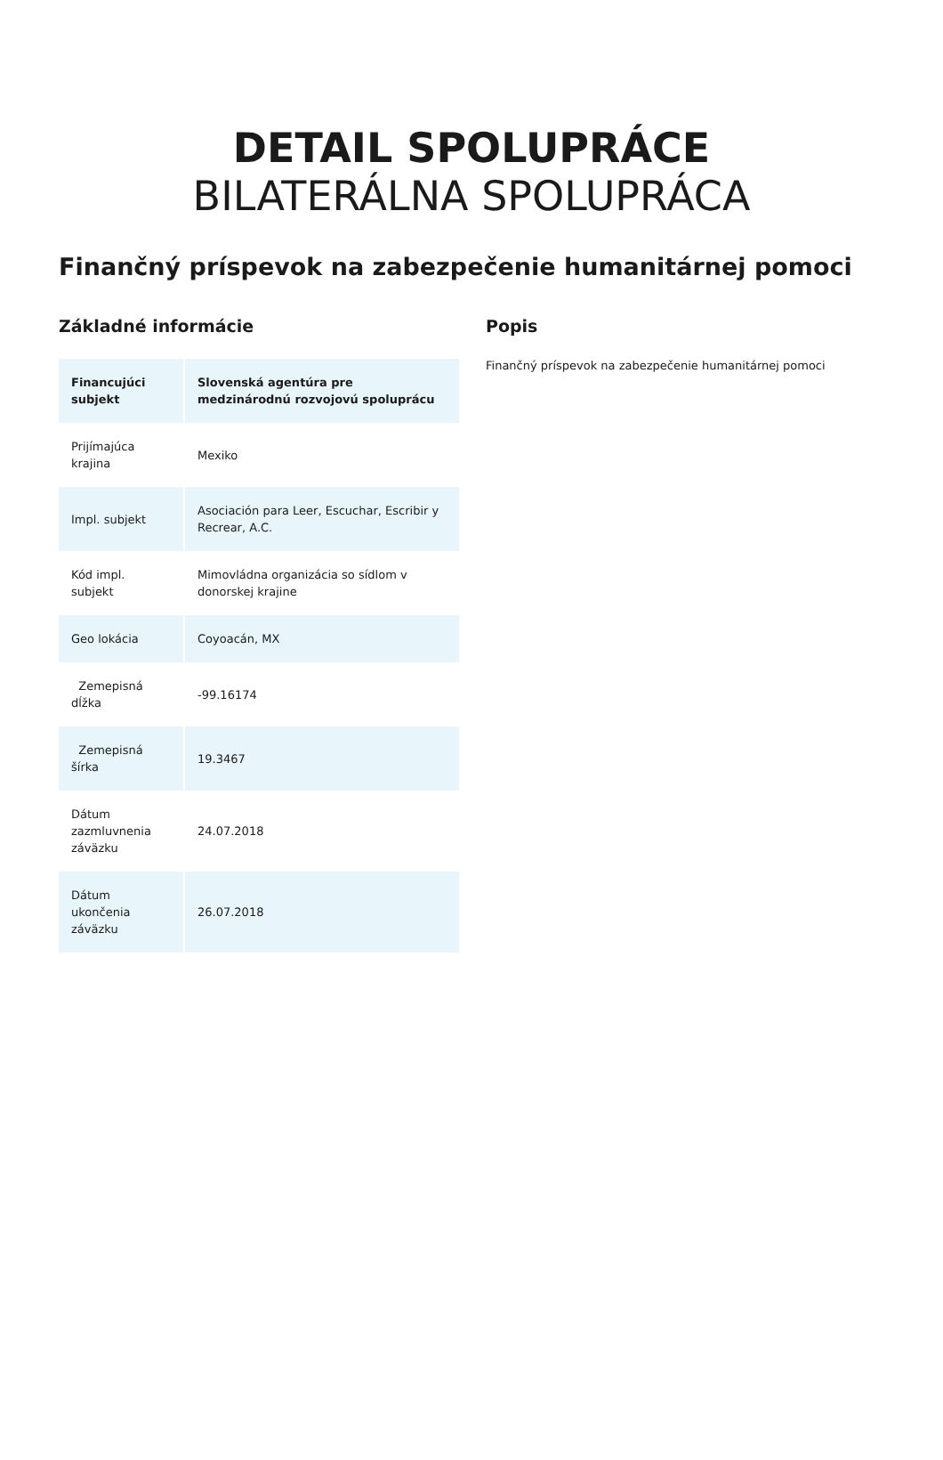DETAIL SPOLUPRÁCE
BILATERÁLNA SPOLUPRÁCA
Finančný príspevok na zabezpečenie humanitárnej pomoci
Základné informácie
| Financujúci subjekt | Slovenská agentúra pre medzinárodnú rozvojovú spoluprácu |
| Prijímajúca krajina | Mexiko |
| Impl. subjekt | Asociación para Leer, Escuchar, Escribir y Recrear, A.C. |
| Kód impl. subjekt | Mimovládna organizácia so sídlom v donorskej krajine |
| Geo lokácia | Coyoacán, MX |
| Zemepisná dĺžka | -99.16174 |
| Zemepisná šírka | 19.3467 |
| Dátum zazmluvnenia záväzku | 24.07.2018 |
| Dátum ukončenia záväzku | 26.07.2018 |
Popis
Finančný príspevok na zabezpečenie humanitárnej pomoci